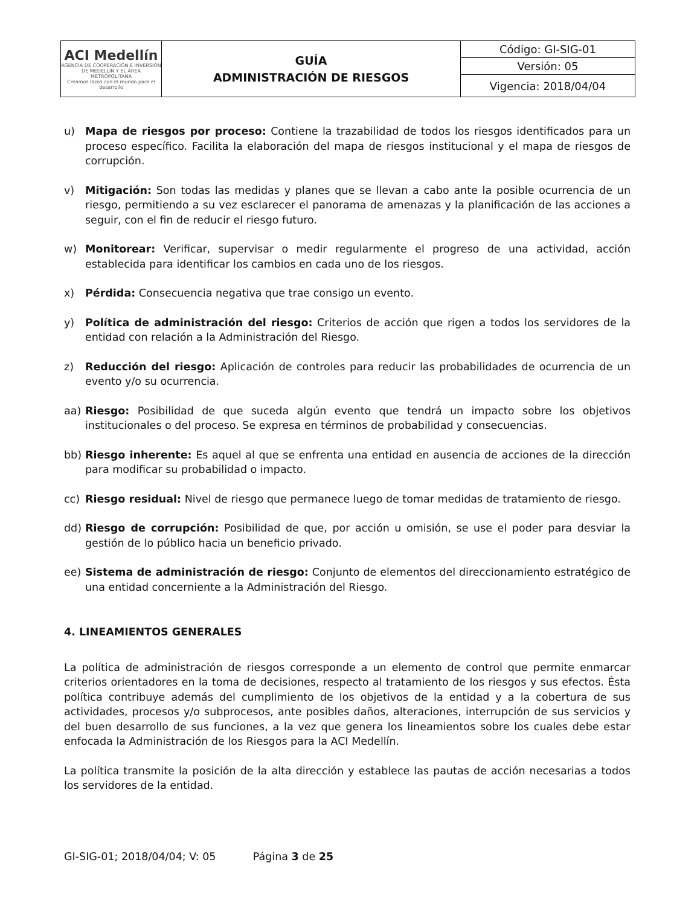| ACI Medellín AGENCIA DE COOPERACIÓN E INVERSIÓN DE MEDELLÍN Y EL ÁREA METROPOLITANA Creamos lazos con el mundo para el desarrollo | GUÍA ADMINISTRACIÓN DE RIESGOS | Código: GI-SIG-01 |
| | | Versión: 05 |
| | | Vigencia: 2018/04/04 |
u) Mapa de riesgos por proceso: Contiene la trazabilidad de todos los riesgos identificados para un proceso específico. Facilita la elaboración del mapa de riesgos institucional y el mapa de riesgos de corrupción.
v) Mitigación: Son todas las medidas y planes que se llevan a cabo ante la posible ocurrencia de un riesgo, permitiendo a su vez esclarecer el panorama de amenazas y la planificación de las acciones a seguir, con el fin de reducir el riesgo futuro.
w) Monitorear: Verificar, supervisar o medir regularmente el progreso de una actividad, acción establecida para identificar los cambios en cada uno de los riesgos.
x) Pérdida: Consecuencia negativa que trae consigo un evento.
y) Política de administración del riesgo: Criterios de acción que rigen a todos los servidores de la entidad con relación a la Administración del Riesgo.
z) Reducción del riesgo: Aplicación de controles para reducir las probabilidades de ocurrencia de un evento y/o su ocurrencia.
aa) Riesgo: Posibilidad de que suceda algún evento que tendrá un impacto sobre los objetivos institucionales o del proceso. Se expresa en términos de probabilidad y consecuencias.
bb) Riesgo inherente: Es aquel al que se enfrenta una entidad en ausencia de acciones de la dirección para modificar su probabilidad o impacto.
cc) Riesgo residual: Nivel de riesgo que permanece luego de tomar medidas de tratamiento de riesgo.
dd) Riesgo de corrupción: Posibilidad de que, por acción u omisión, se use el poder para desviar la gestión de lo público hacia un beneficio privado.
ee) Sistema de administración de riesgo: Conjunto de elementos del direccionamiento estratégico de una entidad concerniente a la Administración del Riesgo.
4. LINEAMIENTOS GENERALES
La política de administración de riesgos corresponde a un elemento de control que permite enmarcar criterios orientadores en la toma de decisiones, respecto al tratamiento de los riesgos y sus efectos. Ésta política contribuye además del cumplimiento de los objetivos de la entidad y a la cobertura de sus actividades, procesos y/o subprocesos, ante posibles daños, alteraciones, interrupción de sus servicios y del buen desarrollo de sus funciones, a la vez que genera los lineamientos sobre los cuales debe estar enfocada la Administración de los Riesgos para la ACI Medellín.
La política transmite la posición de la alta dirección y establece las pautas de acción necesarias a todos los servidores de la entidad.
GI-SIG-01; 2018/04/04; V: 05 Página 3 de 25